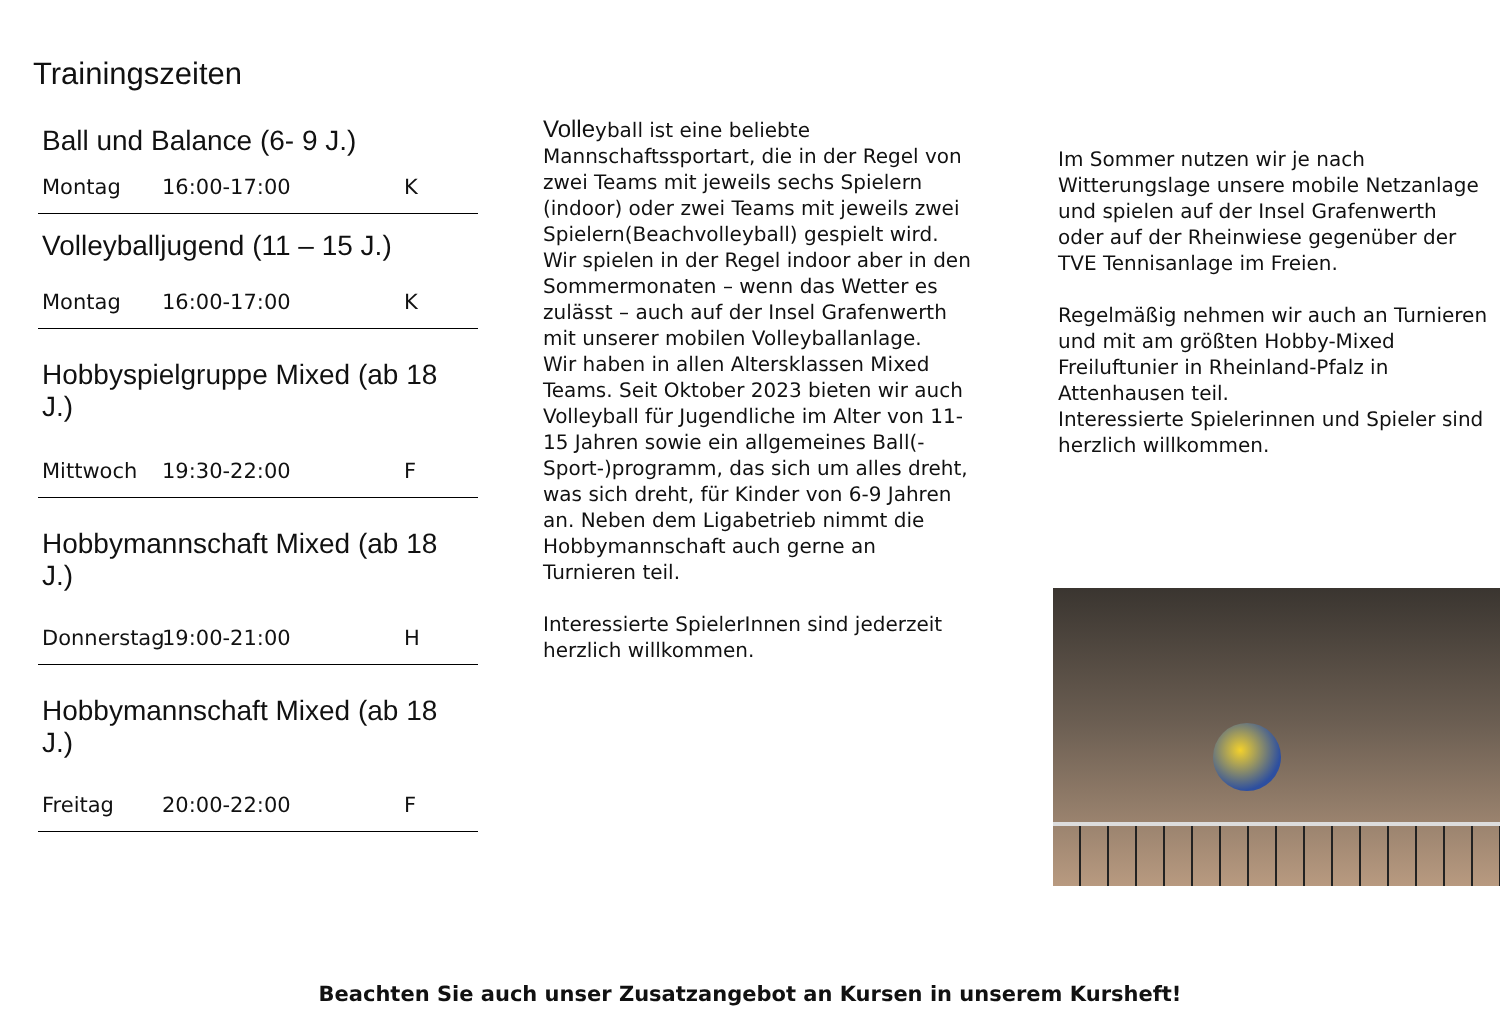Trainingszeiten
Ball und Balance (6- 9 J.)
Montag 16:00-17:00 K
Volleyballjugend (11 – 15 J.)
Montag 16:00-17:00 K
Hobbyspielgruppe Mixed (ab 18 J.)
Mittwoch 19:30-22:00 F
Hobbymannschaft Mixed (ab 18 J.)
Donnerstag 19:00-21:00 H
Hobbymannschaft Mixed (ab 18 J.)
Freitag 20:00-22:00 F
Volleyball ist eine beliebte Mannschaftssportart, die in der Regel von zwei Teams mit jeweils sechs Spielern (indoor) oder zwei Teams mit jeweils zwei Spielern(Beachvolleyball) gespielt wird. Wir spielen in der Regel indoor aber in den Sommermonaten – wenn das Wetter es zulässt – auch auf der Insel Grafenwerth mit unserer mobilen Volleyballanlage.
Wir haben in allen Altersklassen Mixed Teams. Seit Oktober 2023 bieten wir auch Volleyball für Jugendliche im Alter von 11-15 Jahren sowie ein allgemeines Ball(-Sport-)programm, das sich um alles dreht, was sich dreht, für Kinder von 6-9 Jahren an. Neben dem Ligabetrieb nimmt die Hobbymannschaft auch gerne an Turnieren teil.
Interessierte SpielerInnen sind jederzeit herzlich willkommen.
Im Sommer nutzen wir je nach Witterungslage unsere mobile Netzanlage und spielen auf der Insel Grafenwerth oder auf der Rheinwiese gegenüber der TVE Tennisanlage im Freien.
Regelmäßig nehmen wir auch an Turnieren und mit am größten Hobby-Mixed Freiluftunier in Rheinland-Pfalz in Attenhausen teil.
Interessierte Spielerinnen und Spieler sind herzlich willkommen.
Beachten Sie auch unser Zusatzangebot an Kursen in unserem Kursheft!